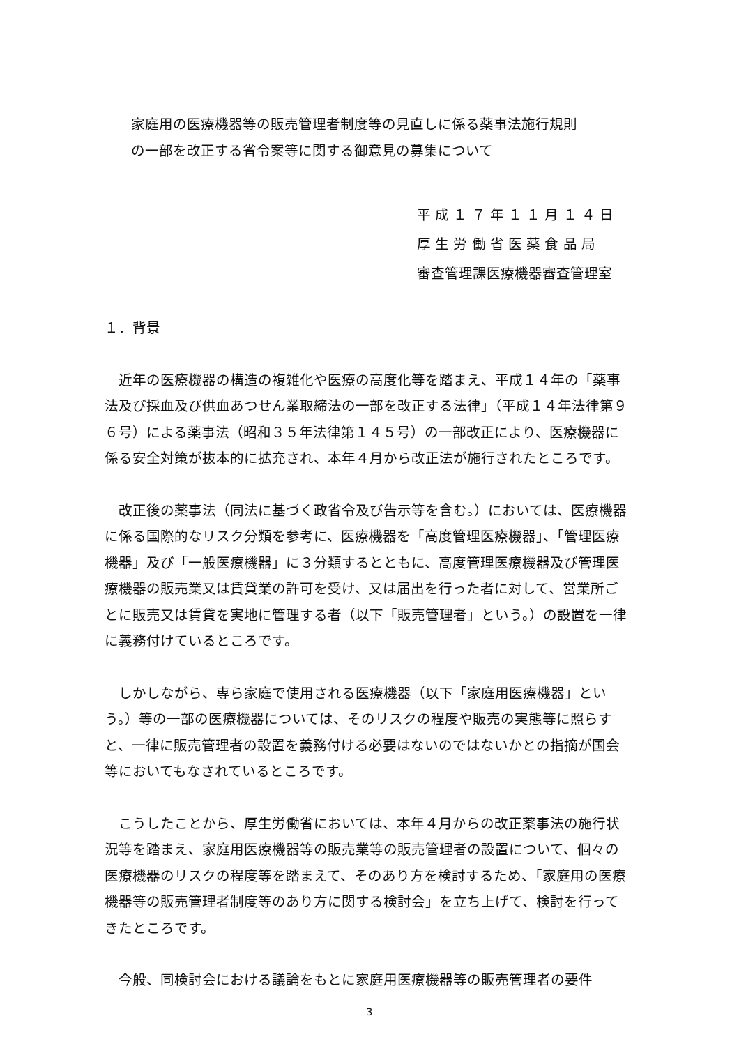家庭用の医療機器等の販売管理者制度等の見直しに係る薬事法施行規則
の一部を改正する省令案等に関する御意見の募集について
平 成 １ ７ 年 １ １ 月 １ ４ 日
厚 生 労 働 省 医 薬 食 品 局
審査管理課医療機器審査管理室
１．背景
近年の医療機器の構造の複雑化や医療の高度化等を踏まえ、平成１４年の「薬事法及び採血及び供血あつせん業取締法の一部を改正する法律」（平成１４年法律第９６号）による薬事法（昭和３５年法律第１４５号）の一部改正により、医療機器に係る安全対策が抜本的に拡充され、本年４月から改正法が施行されたところです。
改正後の薬事法（同法に基づく政省令及び告示等を含む。）においては、医療機器に係る国際的なリスク分類を参考に、医療機器を「高度管理医療機器」、「管理医療機器」及び「一般医療機器」に３分類するとともに、高度管理医療機器及び管理医療機器の販売業又は賃貸業の許可を受け、又は届出を行った者に対して、営業所ごとに販売又は賃貸を実地に管理する者（以下「販売管理者」という。）の設置を一律に義務付けているところです。
しかしながら、専ら家庭で使用される医療機器（以下「家庭用医療機器」という。）等の一部の医療機器については、そのリスクの程度や販売の実態等に照らすと、一律に販売管理者の設置を義務付ける必要はないのではないかとの指摘が国会等においてもなされているところです。
こうしたことから、厚生労働省においては、本年４月からの改正薬事法の施行状況等を踏まえ、家庭用医療機器等の販売業等の販売管理者の設置について、個々の医療機器のリスクの程度等を踏まえて、そのあり方を検討するため、「家庭用の医療機器等の販売管理者制度等のあり方に関する検討会」を立ち上げて、検討を行ってきたところです。
今般、同検討会における議論をもとに家庭用医療機器等の販売管理者の要件
3